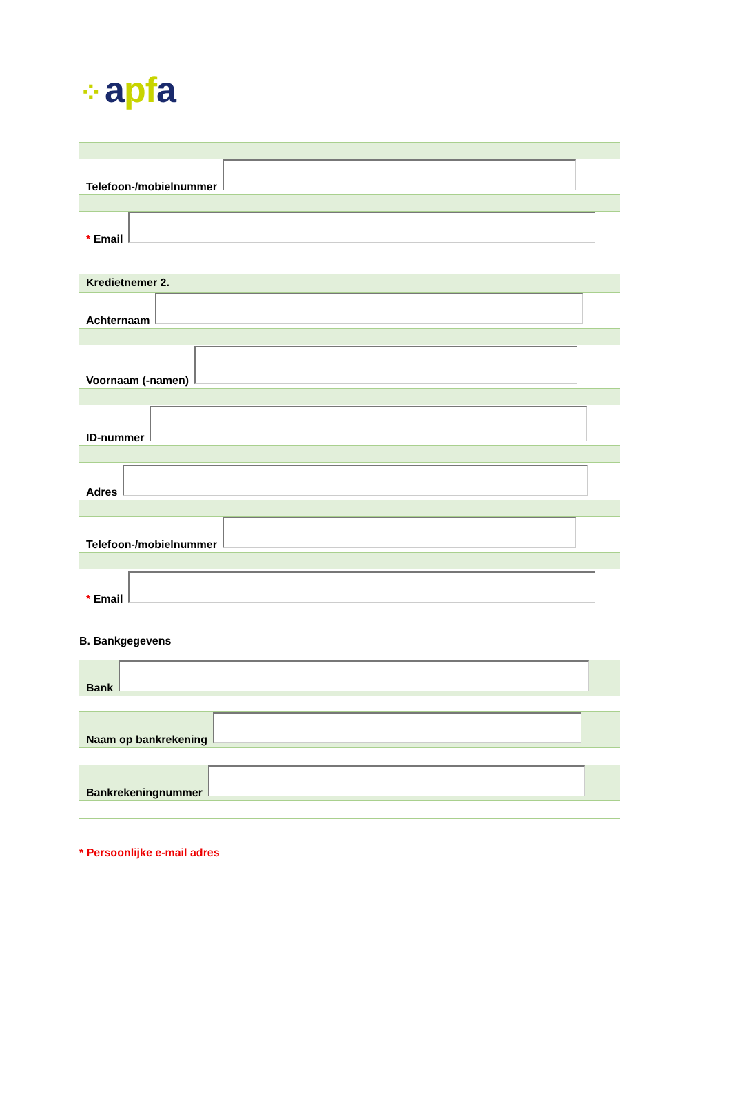⁘ apfa
Telefoon-/mobielnummer
* Email
Kredietnemer 2.
Achternaam
Voornaam (-namen)
ID-nummer
Adres
Telefoon-/mobielnummer
* Email
B. Bankgegevens
Bank
Naam op bankrekening
Bankrekeningnummer
* Persoonlijke e-mail adres